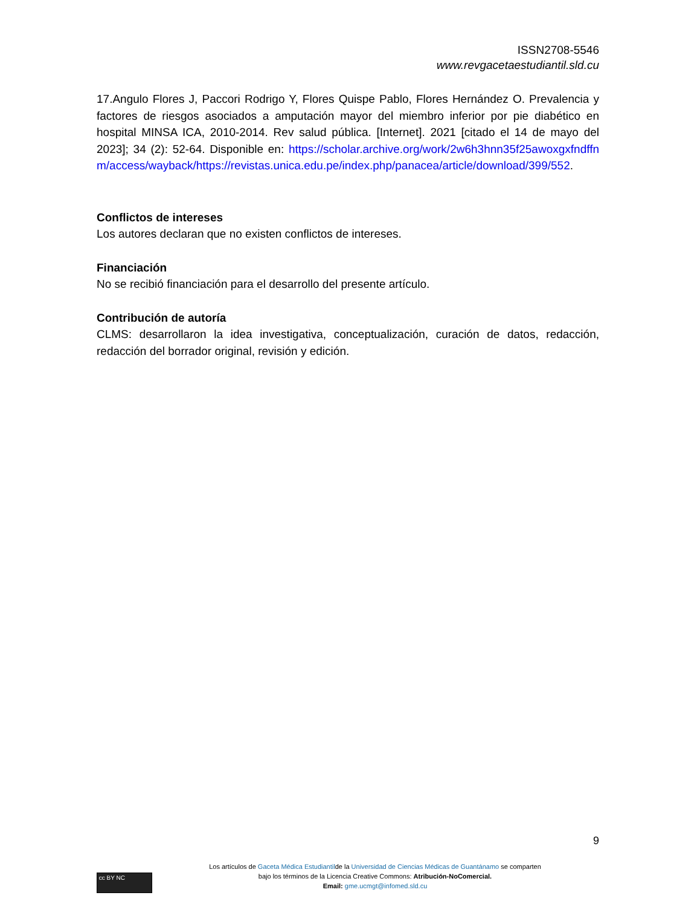ISSN2708-5546
www.revgacetaestudiantil.sld.cu
17.Angulo Flores J, Paccori Rodrigo Y, Flores Quispe Pablo, Flores Hernández O. Prevalencia y factores de riesgos asociados a amputación mayor del miembro inferior por pie diabético en hospital MINSA ICA, 2010-2014. Rev salud pública. [Internet]. 2021 [citado el 14 de mayo del 2023]; 34 (2): 52-64. Disponible en: https://scholar.archive.org/work/2w6h3hnn35f25awoxgxfndffnm/access/wayback/https://revistas.unica.edu.pe/index.php/panacea/article/download/399/552.
Conflictos de intereses
Los autores declaran que no existen conflictos de intereses.
Financiación
No se recibió financiación para el desarrollo del presente artículo.
Contribución de autoría
CLMS: desarrollaron la idea investigativa, conceptualización, curación de datos, redacción, redacción del borrador original, revisión y edición.
9
cc BY NC
Los artículos de Gaceta Médica Estudiantilde la Universidad de Ciencias Médicas de Guantánamo se comparten
bajo los términos de la Licencia Creative Commons: Atribución-NoComercial.
Email: gme.ucmgt@infomed.sld.cu